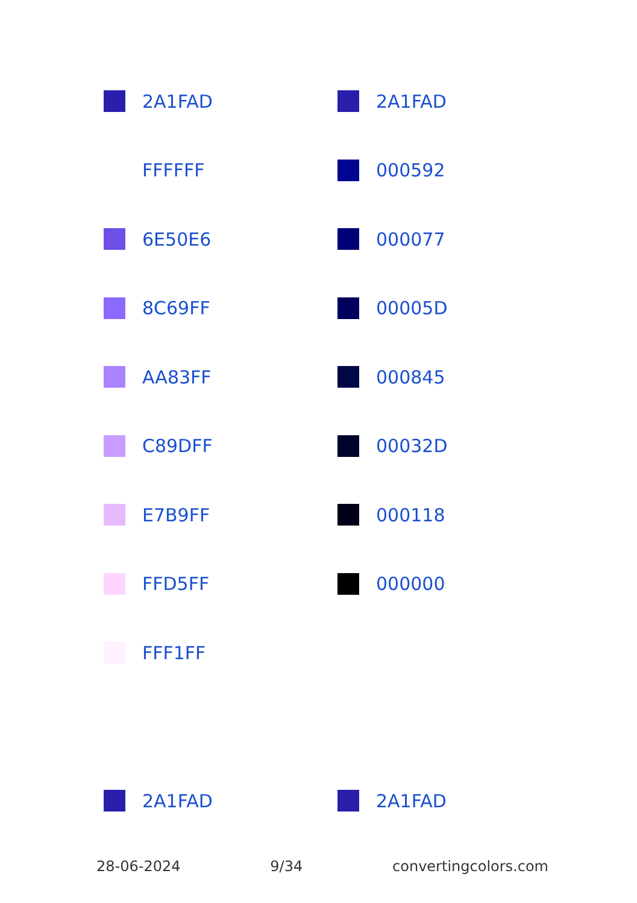2A1FAD 2A1FAD
FFFFFF 000592
6E50E6 000077
8C69FF 00005D
AA83FF 000845
C89DFF 00032D
E7B9FF 000118
FFD5FF 000000
FFF1FF
2A1FAD 2A1FAD
28-06-2024 9/34 convertingcolors.com